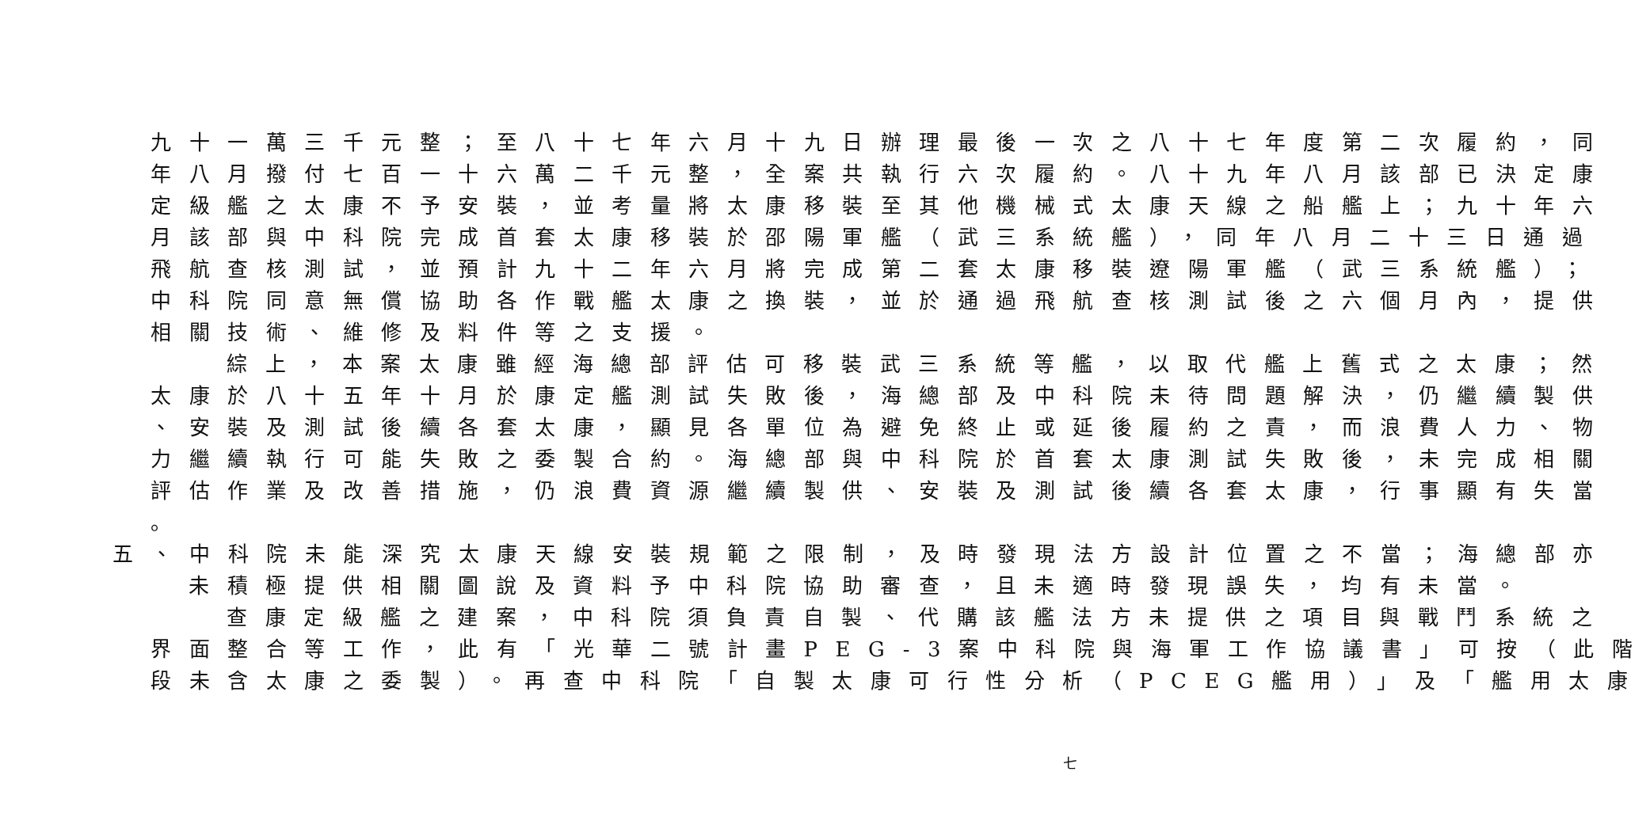九十一萬三千元整；至八十七年六月十九日辦理最後一次之八十七年度第二次履約，同
年八月撥付七百一十六萬二千元整，全案共執行六次履約。八十九年八月該部已決定康
定級艦之太康不予安裝，並考量將太康移裝至其他機械式太康天線之船艦上；九十年六
月該部與中科院完成首套太康移裝於邵陽軍艦（武三系統艦），同年八月二十三日通過
飛航查核測試，並預計九十二年六月將完成第二套太康移裝遼陽軍艦（武三系統艦）；
中科院同意無償協助各作戰艦太康之換裝，並於通過飛航查核測試後之六個月內，提供
相關技術、維修及料件等之支援。
綜上，本案太康雖經海總部評估可移裝武三系統等艦，以取代艦上舊式之太康；然
太康於八十五年十月於康定艦測試失敗後，海總部及中科院未待問題解決，仍繼續製供
、安裝及測試後續各套太康，顯見各單位為避免終止或延後履約之責，而浪費人力、物
力繼續執行可能失敗之委製合約。海總部與中科院於首套太康測試失敗後，未完成相關
評估作業及改善措施，仍浪費資源繼續製供、安裝及測試後續各套太康，行事顯有失當
。
五、中科院未能深究太康天線安裝規範之限制，及時發現法方設計位置之不當；海總部亦
未積極提供相關圖說及資料予中科院協助審查，且未適時發現誤失，均有未當。
查康定級艦之建案，中科院須負責自製、代購該艦法方未提供之項目與戰鬥系統之
界面整合等工作，此有「光華二號計畫PEG-3案中科院與海軍工作協議書」可按（此階
段未含太康之委製）。再查中科院「自製太康可行性分析（PCEG艦用）」及「艦用太康
七